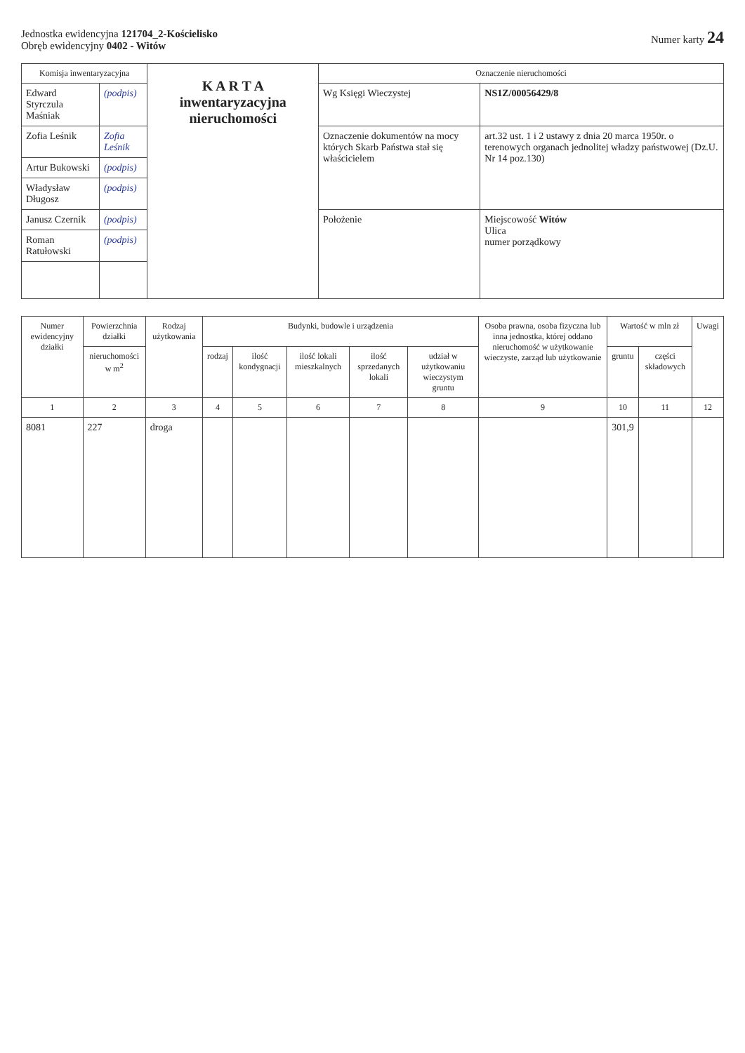Jednostka ewidencyjna 121704_2-Kościelisko
Obręb ewidencyjny 0402 - Witów
Numer karty 24
| Komisja inwentaryzacyjna | | K A R T A inwentaryzacyjna nieruchomości | Oznaczenie nieruchomości | |
| Edward Styrczula Maśniak | (podpis) | | Wg Księgi Wieczystej | NS1Z/00056429/8 |
| Zofia Leśnik | Zofia Leśnik | | Oznaczenie dokumentów na mocy których Skarb Państwa stał się właścicielem | art.32 ust. 1 i 2 ustawy z dnia 20 marca 1950r. o terenowych organach jednolitej władzy państwowej (Dz.U. Nr 14 poz.130) |
| Artur Bukowski | (podpis) | | | |
| Władysław Długosz | (podpis) | | | |
| Janusz Czernik | (podpis) | | Położenie | Miejscowość Witów Ulica numer porządkowy |
| Roman Ratułowski | (podpis) | | | |
| Numer ewidencyjny działki | Powierzchnia działki | Rodzaj użytkowania | Budynki, budowle i urządzenia | | | | | Osoba prawna, osoba fizyczna lub inna jednostka, której oddano nieruchomość w użytkowanie wieczyste, zarząd lub użytkowanie | Wartość w mln zł | | Uwagi |
| --- | --- | --- | --- | --- | --- | --- | --- | --- | --- | --- | --- |
| | nieruchomości w m<sup>2</sup> | | rodzaj | ilość kondygnacji | ilość lokali mieszkalnych | ilość sprzedanych lokali | udział w użytkowaniu wieczystym gruntu | | gruntu | części składowych | |
| 1 | 2 | 3 | 4 | 5 | 6 | 7 | 8 | 9 | 10 | 11 | 12 |
| 8081 | 227 | droga | | | | | | | 301,9 | | |